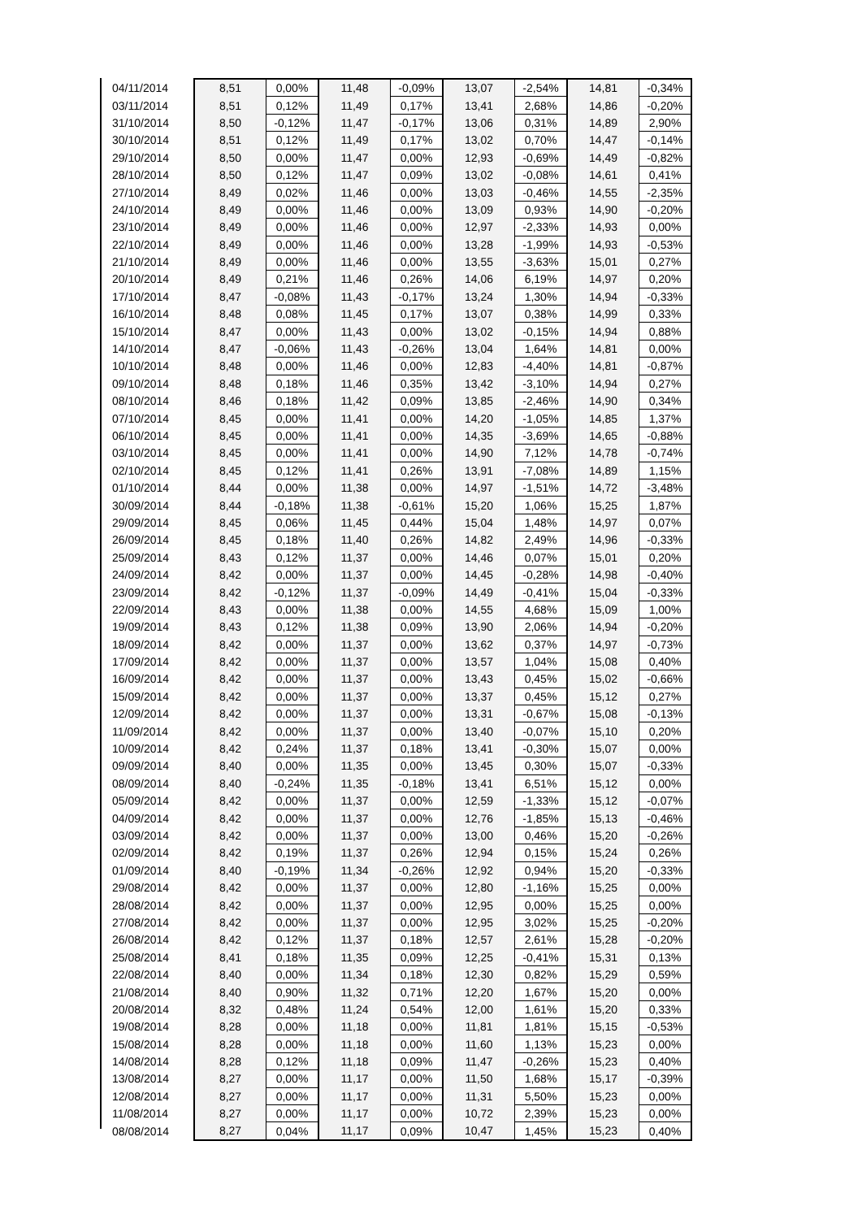| 04/11/2014 | 8,51 | 0,00% | 11,48 | -0,09% | 13,07 | -2,54% | 14,81 | -0,34% |
| 03/11/2014 | 8,51 | 0,12% | 11,49 | 0,17% | 13,41 | 2,68% | 14,86 | -0,20% |
| 31/10/2014 | 8,50 | -0,12% | 11,47 | -0,17% | 13,06 | 0,31% | 14,89 | 2,90% |
| 30/10/2014 | 8,51 | 0,12% | 11,49 | 0,17% | 13,02 | 0,70% | 14,47 | -0,14% |
| 29/10/2014 | 8,50 | 0,00% | 11,47 | 0,00% | 12,93 | -0,69% | 14,49 | -0,82% |
| 28/10/2014 | 8,50 | 0,12% | 11,47 | 0,09% | 13,02 | -0,08% | 14,61 | 0,41% |
| 27/10/2014 | 8,49 | 0,02% | 11,46 | 0,00% | 13,03 | -0,46% | 14,55 | -2,35% |
| 24/10/2014 | 8,49 | 0,00% | 11,46 | 0,00% | 13,09 | 0,93% | 14,90 | -0,20% |
| 23/10/2014 | 8,49 | 0,00% | 11,46 | 0,00% | 12,97 | -2,33% | 14,93 | 0,00% |
| 22/10/2014 | 8,49 | 0,00% | 11,46 | 0,00% | 13,28 | -1,99% | 14,93 | -0,53% |
| 21/10/2014 | 8,49 | 0,00% | 11,46 | 0,00% | 13,55 | -3,63% | 15,01 | 0,27% |
| 20/10/2014 | 8,49 | 0,21% | 11,46 | 0,26% | 14,06 | 6,19% | 14,97 | 0,20% |
| 17/10/2014 | 8,47 | -0,08% | 11,43 | -0,17% | 13,24 | 1,30% | 14,94 | -0,33% |
| 16/10/2014 | 8,48 | 0,08% | 11,45 | 0,17% | 13,07 | 0,38% | 14,99 | 0,33% |
| 15/10/2014 | 8,47 | 0,00% | 11,43 | 0,00% | 13,02 | -0,15% | 14,94 | 0,88% |
| 14/10/2014 | 8,47 | -0,06% | 11,43 | -0,26% | 13,04 | 1,64% | 14,81 | 0,00% |
| 10/10/2014 | 8,48 | 0,00% | 11,46 | 0,00% | 12,83 | -4,40% | 14,81 | -0,87% |
| 09/10/2014 | 8,48 | 0,18% | 11,46 | 0,35% | 13,42 | -3,10% | 14,94 | 0,27% |
| 08/10/2014 | 8,46 | 0,18% | 11,42 | 0,09% | 13,85 | -2,46% | 14,90 | 0,34% |
| 07/10/2014 | 8,45 | 0,00% | 11,41 | 0,00% | 14,20 | -1,05% | 14,85 | 1,37% |
| 06/10/2014 | 8,45 | 0,00% | 11,41 | 0,00% | 14,35 | -3,69% | 14,65 | -0,88% |
| 03/10/2014 | 8,45 | 0,00% | 11,41 | 0,00% | 14,90 | 7,12% | 14,78 | -0,74% |
| 02/10/2014 | 8,45 | 0,12% | 11,41 | 0,26% | 13,91 | -7,08% | 14,89 | 1,15% |
| 01/10/2014 | 8,44 | 0,00% | 11,38 | 0,00% | 14,97 | -1,51% | 14,72 | -3,48% |
| 30/09/2014 | 8,44 | -0,18% | 11,38 | -0,61% | 15,20 | 1,06% | 15,25 | 1,87% |
| 29/09/2014 | 8,45 | 0,06% | 11,45 | 0,44% | 15,04 | 1,48% | 14,97 | 0,07% |
| 26/09/2014 | 8,45 | 0,18% | 11,40 | 0,26% | 14,82 | 2,49% | 14,96 | -0,33% |
| 25/09/2014 | 8,43 | 0,12% | 11,37 | 0,00% | 14,46 | 0,07% | 15,01 | 0,20% |
| 24/09/2014 | 8,42 | 0,00% | 11,37 | 0,00% | 14,45 | -0,28% | 14,98 | -0,40% |
| 23/09/2014 | 8,42 | -0,12% | 11,37 | -0,09% | 14,49 | -0,41% | 15,04 | -0,33% |
| 22/09/2014 | 8,43 | 0,00% | 11,38 | 0,00% | 14,55 | 4,68% | 15,09 | 1,00% |
| 19/09/2014 | 8,43 | 0,12% | 11,38 | 0,09% | 13,90 | 2,06% | 14,94 | -0,20% |
| 18/09/2014 | 8,42 | 0,00% | 11,37 | 0,00% | 13,62 | 0,37% | 14,97 | -0,73% |
| 17/09/2014 | 8,42 | 0,00% | 11,37 | 0,00% | 13,57 | 1,04% | 15,08 | 0,40% |
| 16/09/2014 | 8,42 | 0,00% | 11,37 | 0,00% | 13,43 | 0,45% | 15,02 | -0,66% |
| 15/09/2014 | 8,42 | 0,00% | 11,37 | 0,00% | 13,37 | 0,45% | 15,12 | 0,27% |
| 12/09/2014 | 8,42 | 0,00% | 11,37 | 0,00% | 13,31 | -0,67% | 15,08 | -0,13% |
| 11/09/2014 | 8,42 | 0,00% | 11,37 | 0,00% | 13,40 | -0,07% | 15,10 | 0,20% |
| 10/09/2014 | 8,42 | 0,24% | 11,37 | 0,18% | 13,41 | -0,30% | 15,07 | 0,00% |
| 09/09/2014 | 8,40 | 0,00% | 11,35 | 0,00% | 13,45 | 0,30% | 15,07 | -0,33% |
| 08/09/2014 | 8,40 | -0,24% | 11,35 | -0,18% | 13,41 | 6,51% | 15,12 | 0,00% |
| 05/09/2014 | 8,42 | 0,00% | 11,37 | 0,00% | 12,59 | -1,33% | 15,12 | -0,07% |
| 04/09/2014 | 8,42 | 0,00% | 11,37 | 0,00% | 12,76 | -1,85% | 15,13 | -0,46% |
| 03/09/2014 | 8,42 | 0,00% | 11,37 | 0,00% | 13,00 | 0,46% | 15,20 | -0,26% |
| 02/09/2014 | 8,42 | 0,19% | 11,37 | 0,26% | 12,94 | 0,15% | 15,24 | 0,26% |
| 01/09/2014 | 8,40 | -0,19% | 11,34 | -0,26% | 12,92 | 0,94% | 15,20 | -0,33% |
| 29/08/2014 | 8,42 | 0,00% | 11,37 | 0,00% | 12,80 | -1,16% | 15,25 | 0,00% |
| 28/08/2014 | 8,42 | 0,00% | 11,37 | 0,00% | 12,95 | 0,00% | 15,25 | 0,00% |
| 27/08/2014 | 8,42 | 0,00% | 11,37 | 0,00% | 12,95 | 3,02% | 15,25 | -0,20% |
| 26/08/2014 | 8,42 | 0,12% | 11,37 | 0,18% | 12,57 | 2,61% | 15,28 | -0,20% |
| 25/08/2014 | 8,41 | 0,18% | 11,35 | 0,09% | 12,25 | -0,41% | 15,31 | 0,13% |
| 22/08/2014 | 8,40 | 0,00% | 11,34 | 0,18% | 12,30 | 0,82% | 15,29 | 0,59% |
| 21/08/2014 | 8,40 | 0,90% | 11,32 | 0,71% | 12,20 | 1,67% | 15,20 | 0,00% |
| 20/08/2014 | 8,32 | 0,48% | 11,24 | 0,54% | 12,00 | 1,61% | 15,20 | 0,33% |
| 19/08/2014 | 8,28 | 0,00% | 11,18 | 0,00% | 11,81 | 1,81% | 15,15 | -0,53% |
| 15/08/2014 | 8,28 | 0,00% | 11,18 | 0,00% | 11,60 | 1,13% | 15,23 | 0,00% |
| 14/08/2014 | 8,28 | 0,12% | 11,18 | 0,09% | 11,47 | -0,26% | 15,23 | 0,40% |
| 13/08/2014 | 8,27 | 0,00% | 11,17 | 0,00% | 11,50 | 1,68% | 15,17 | -0,39% |
| 12/08/2014 | 8,27 | 0,00% | 11,17 | 0,00% | 11,31 | 5,50% | 15,23 | 0,00% |
| 11/08/2014 | 8,27 | 0,00% | 11,17 | 0,00% | 10,72 | 2,39% | 15,23 | 0,00% |
| 08/08/2014 | 8,27 | 0,04% | 11,17 | 0,09% | 10,47 | 1,45% | 15,23 | 0,40% |